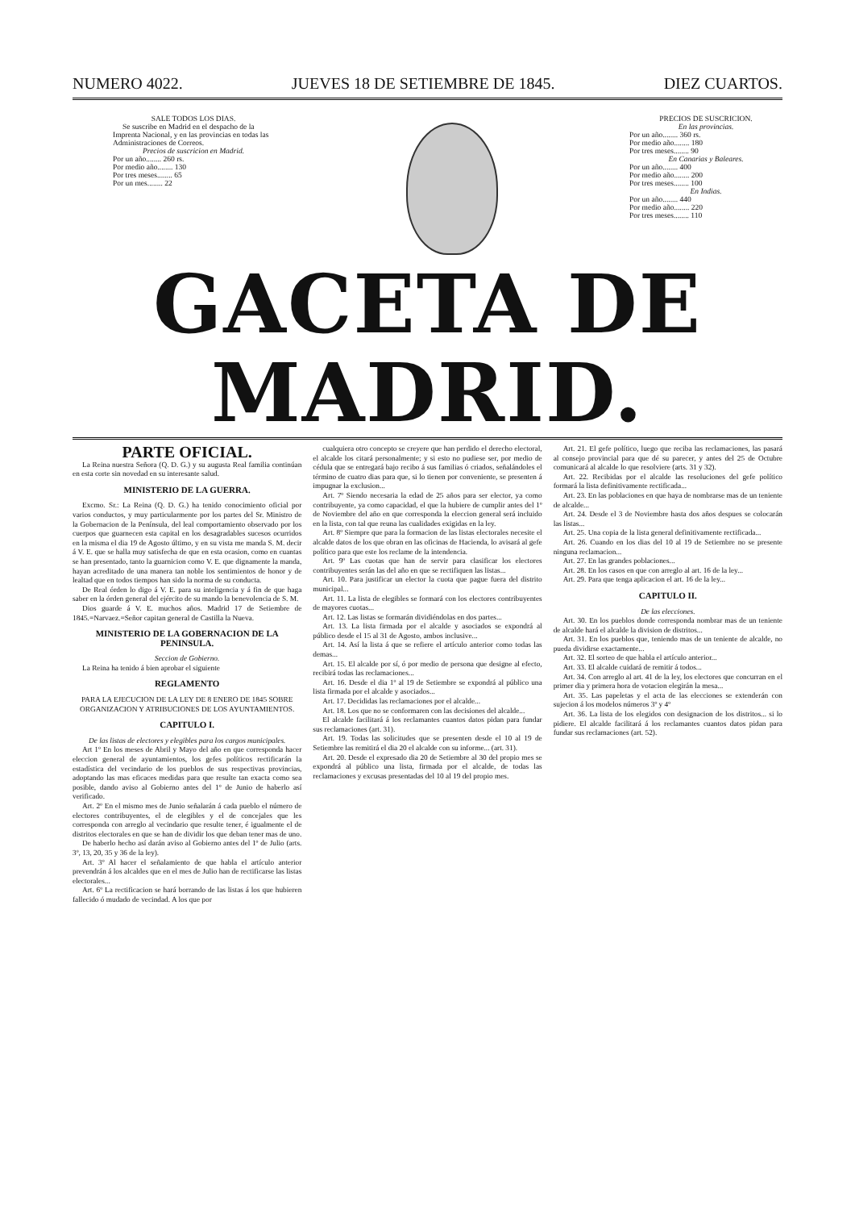NUMERO 4022. JUEVES 18 DE SETIEMBRE DE 1845. DIEZ CUARTOS.
SALE TODOS LOS DIAS.
Se suscribe en Madrid en el despacho de la Imprenta Nacional, y en las provincias en todas las Administraciones de Correos.
Precios de suscricion en Madrid.
Por un año........ 260 rs.
Por medio año........ 130
Por tres meses........ 65
Por un mes........ 22
PRECIOS DE SUSCRICION.
En las provincias.
Por un año........ 360 rs.
Por medio año........ 180
Por tres meses........ 90
En Canarias y Baleares.
Por un año........ 400
Por medio año........ 200
Por tres meses........ 100
En Indias.
Por un año........ 440
Por medio año........ 220
Por tres meses........ 110
GACETA DE MADRID.
PARTE OFICIAL.
La Reina nuestra Señora (Q. D. G.) y su augusta Real familia continúan en esta corte sin novedad en su interesante salud.
MINISTERIO DE LA GUERRA.
Excmo. Sr.: La Reina (Q. D. G.) ha tenido conocimiento oficial por varios conductos, y muy particularmente por los partes del Sr. Ministro de la Gobernacion de la Península, del leal comportamiento observado por los cuerpos que guarnecen esta capital en los desagradables sucesos ocurridos en la misma el dia 19 de Agosto último, y en su vista me manda S. M. decir á V. E. que se halla muy satisfecha de que en esta ocasion, como en cuantas se han presentado, tanto la guarnicion como V. E. que dignamente la manda, hayan acreditado de una manera tan noble los sentimientos de honor y de lealtad que en todos tiempos han sido la norma de su conducta.
De Real órden lo digo á V. E. para su inteligencia y á fin de que haga saber en la órden general del ejército de su mando la benevolencia de S. M.
Dios guarde á V. E. muchos años. Madrid 17 de Setiembre de 1845.=Narvaez.=Señor capitan general de Castilla la Nueva.
MINISTERIO DE LA GOBERNACION DE LA PENINSULA.
Seccion de Gobierno.
La Reina ha tenido á bien aprobar el siguiente
REGLAMENTO
PARA LA EJECUCION DE LA LEY DE 8 ENERO DE 1845 SOBRE ORGANIZACION Y ATRIBUCIONES DE LOS AYUNTAMIENTOS.
CAPITULO I.
De las listas de electores y elegibles para los cargos municipales.
Art 1º En los meses de Abril y Mayo del año en que corresponda hacer eleccion general de ayuntamientos, los gefes políticos rectificarán la estadística del vecindario de los pueblos de sus respectivas provincias, adoptando las mas eficaces medidas para que resulte tan exacta como sea posible, dando aviso al Gobierno antes del 1º de Junio de haberlo así verificado.
Art. 2º En el mismo mes de Junio señalarán á cada pueblo el número de electores contribuyentes, el de elegibles y el de concejales que les corresponda con arreglo al vecindario que resulte tener, é igualmente el de distritos electorales en que se han de dividir los que deban tener mas de uno.
De haberlo hecho así darán aviso al Gobierno antes del 1º de Julio (arts. 3º, 13, 20, 35 y 36 de la ley).
Art. 3º Al hacer el señalamiento de que habla el artículo anterior prevendrán á los alcaldes que en el mes de Julio han de rectificarse las listas electorales...
Art. 6º La rectificacion se hará borrando de las listas á los que hubieren fallecido ó mudado de vecindad. A los que por
cualquiera otro concepto se creyere que han perdido el derecho electoral, el alcalde los citará personalmente; y si esto no pudiese ser, por medio de cédula que se entregará bajo recibo á sus familias ó criados, señalándoles el término de cuatro dias para que, si lo tienen por conveniente, se presenten á impugnar la exclusion...
Art. 7º Siendo necesaria la edad de 25 años para ser elector, ya como contribuyente, ya como capacidad, el que la hubiere de cumplir antes del 1º de Noviembre del año en que corresponda la eleccion general será incluido en la lista, con tal que reuna las cualidades exigidas en la ley.
Art. 8º Siempre que para la formacion de las listas electorales necesite el alcalde datos de los que obran en las oficinas de Hacienda, lo avisará al gefe político para que este los reclame de la intendencia.
Art. 9º Las cuotas que han de servir para clasificar los electores contribuyentes serán las del año en que se rectifiquen las listas...
Art. 10. Para justificar un elector la cuota que pague fuera del distrito municipal...
Art. 11. La lista de elegibles se formará con los electores contribuyentes de mayores cuotas...
Art. 12. Las listas se formarán dividiéndolas en dos partes...
Art. 13. La lista firmada por el alcalde y asociados se expondrá al público desde el 15 al 31 de Agosto, ambos inclusive...
Art. 14. Así la lista á que se refiere el artículo anterior como todas las demas...
Art. 15. El alcalde por sí, ó por medio de persona que designe al efecto, recibirá todas las reclamaciones...
Art. 16. Desde el dia 1º al 19 de Setiembre se expondrá al público una lista firmada por el alcalde y asociados...
Art. 17. Decididas las reclamaciones por el alcalde...
Art. 18. Los que no se conformaren con las decisiones del alcalde...
El alcalde facilitará á los reclamantes cuantos datos pidan para fundar sus reclamaciones (art. 31).
Art. 19. Todas las solicitudes que se presenten desde el 10 al 19 de Setiembre las remitirá el dia 20 el alcalde con su informe... (art. 31).
Art. 20. Desde el expresado dia 20 de Setiembre al 30 del propio mes se expondrá al público una lista, firmada por el alcalde, de todas las reclamaciones y excusas presentadas del 10 al 19 del propio mes.
Art. 21. El gefe político, luego que reciba las reclamaciones, las pasará al consejo provincial para que dé su parecer, y antes del 25 de Octubre comunicará al alcalde lo que resolviere (arts. 31 y 32).
Art. 22. Recibidas por el alcalde las resoluciones del gefe político formará la lista definitivamente rectificada...
Art. 23. En las poblaciones en que haya de nombrarse mas de un teniente de alcalde...
Art. 24. Desde el 3 de Noviembre hasta dos años despues se colocarán las listas...
Art. 25. Una copia de la lista general definitivamente rectificada...
Art. 26. Cuando en los dias del 10 al 19 de Setiembre no se presente ninguna reclamacion...
Art. 27. En las grandes poblaciones...
Art. 28. En los casos en que con arreglo al art. 16 de la ley...
Art. 29. Para que tenga aplicacion el art. 16 de la ley...
CAPITULO II.
De las elecciones.
Art. 30. En los pueblos donde corresponda nombrar mas de un teniente de alcalde hará el alcalde la division de distritos...
Art. 31. En los pueblos que, teniendo mas de un teniente de alcalde, no pueda dividirse exactamente...
Art. 32. El sorteo de que habla el artículo anterior...
Art. 33. El alcalde cuidará de remitir á todos...
Art. 34. Con arreglo al art. 41 de la ley, los electores que concurran en el primer dia y primera hora de votacion elegirán la mesa...
Art. 35. Las papeletas y el acta de las elecciones se extenderán con sujecion á los modelos números 3º y 4º
Art. 36. La lista de los elegidos con designacion de los distritos... si lo pidiere. El alcalde facilitará á los reclamantes cuantos datos pidan para fundar sus reclamaciones (art. 52).